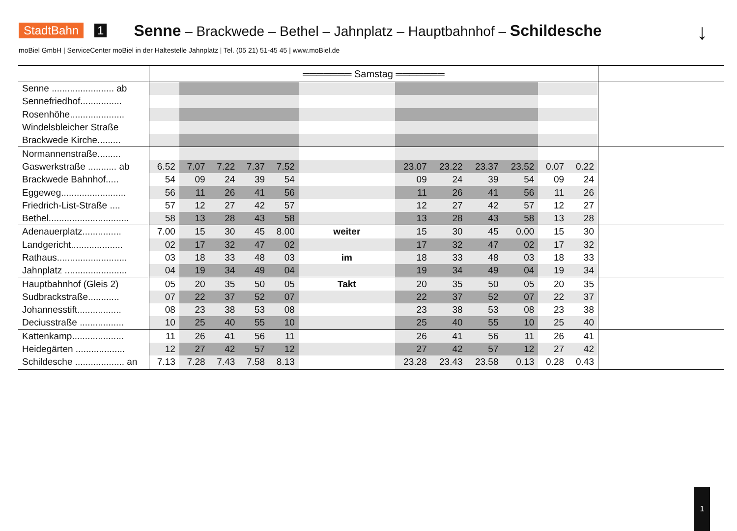StadtBahn 1 Senne – Brackwede – Bethel – Jahnplatz – Hauptbahnhof – Schildesche
↓
moBiel GmbH | ServiceCenter moBiel in der Haltestelle Jahnplatz | Tel. (05 21) 51-45 45 | www.moBiel.de
| | ═══════ Samstag ═══════ | | | | | | | | | | | | |
| --- | --- | --- | --- | --- | --- | --- | --- | --- | --- | --- | --- | --- | --- |
| Senne ........................ ab | | | | | | | | | | | | | |
| Sennefriedhof................ | | | | | | | | | | | | | |
| Rosenhöhe..................... | | | | | | | | | | | | | |
| Windelsbleicher Straße | | | | | | | | | | | | | |
| Brackwede Kirche......... | | | | | | | | | | | | | |
| Normannenstraße......... | | | | | | | | | | | | | |
| Gaswerkstraße ........... ab | 6.52 | 7.07 | 7.22 | 7.37 | 7.52 | | 23.07 | 23.22 | 23.37 | 23.52 | 0.07 | 0.22 | |
| Brackwede Bahnhof..... | 54 | 09 | 24 | 39 | 54 | | 09 | 24 | 39 | 54 | 09 | 24 | |
| Eggeweg......................... | 56 | 11 | 26 | 41 | 56 | | 11 | 26 | 41 | 56 | 11 | 26 | |
| Friedrich-List-Straße .... | 57 | 12 | 27 | 42 | 57 | | 12 | 27 | 42 | 57 | 12 | 27 | |
| Bethel............................... | 58 | 13 | 28 | 43 | 58 | | 13 | 28 | 43 | 58 | 13 | 28 | |
| Adenauerplatz............... | 7.00 | 15 | 30 | 45 | 8.00 | weiter | 15 | 30 | 45 | 0.00 | 15 | 30 | |
| Landgericht.................... | 02 | 17 | 32 | 47 | 02 | | 17 | 32 | 47 | 02 | 17 | 32 | |
| Rathaus........................... | 03 | 18 | 33 | 48 | 03 | im | 18 | 33 | 48 | 03 | 18 | 33 | |
| Jahnplatz ........................ | 04 | 19 | 34 | 49 | 04 | | 19 | 34 | 49 | 04 | 19 | 34 | |
| Hauptbahnhof (Gleis 2) | 05 | 20 | 35 | 50 | 05 | Takt | 20 | 35 | 50 | 05 | 20 | 35 | |
| Sudbrackstraße............ | 07 | 22 | 37 | 52 | 07 | | 22 | 37 | 52 | 07 | 22 | 37 | |
| Johannesstift................. | 08 | 23 | 38 | 53 | 08 | | 23 | 38 | 53 | 08 | 23 | 38 | |
| Deciusstraße ................. | 10 | 25 | 40 | 55 | 10 | | 25 | 40 | 55 | 10 | 25 | 40 | |
| Kattenkamp.................... | 11 | 26 | 41 | 56 | 11 | | 26 | 41 | 56 | 11 | 26 | 41 | |
| Heidegärten ................... | 12 | 27 | 42 | 57 | 12 | | 27 | 42 | 57 | 12 | 27 | 42 | |
| Schildesche ................... an | 7.13 | 7.28 | 7.43 | 7.58 | 8.13 | | 23.28 | 23.43 | 23.58 | 0.13 | 0.28 | 0.43 | |
1